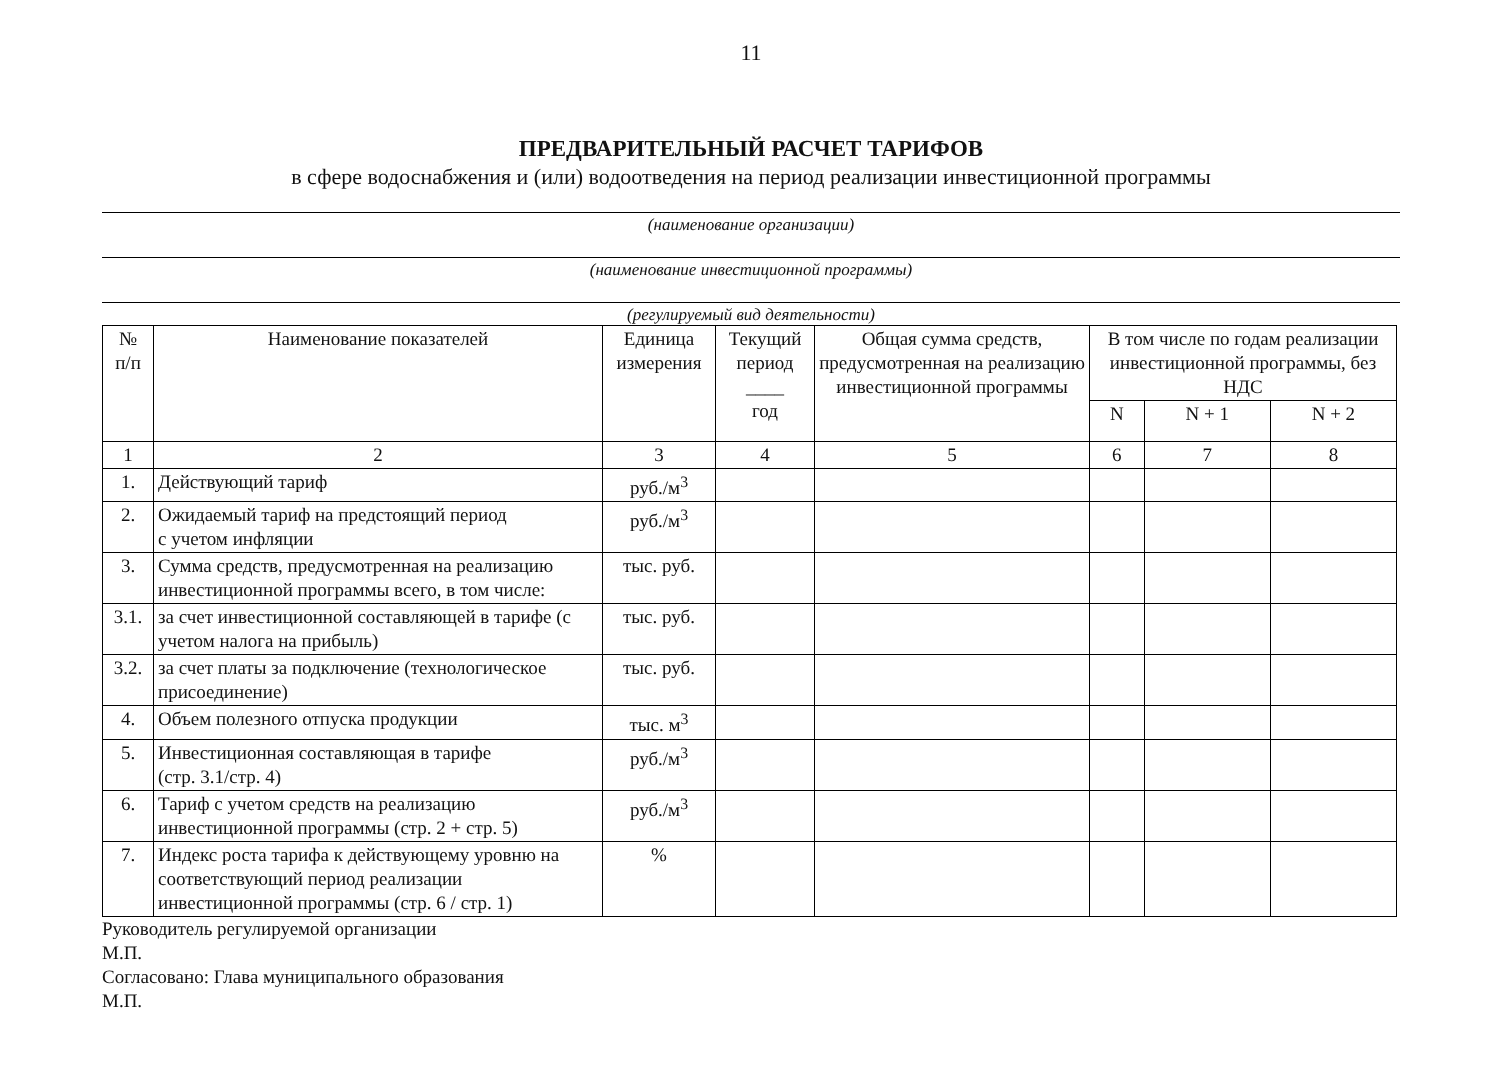11
ПРЕДВАРИТЕЛЬНЫЙ РАСЧЕТ ТАРИФОВ
в сфере водоснабжения и (или) водоотведения на период реализации инвестиционной программы
(наименование организации)
(наименование инвестиционной программы)
(регулируемый вид деятельности)
| № п/п | Наименование показателей | Единица измерения | Текущий период ____ год | Общая сумма средств, предусмотренная на реализацию инвестиционной программы | В том числе по годам реализации инвестиционной программы, без НДС | | |
| --- | --- | --- | --- | --- | --- | --- | --- |
| | | | | | N | N + 1 | N + 2 |
| 1 | 2 | 3 | 4 | 5 | 6 | 7 | 8 |
| 1. | Действующий тариф | руб./м<sup>3</sup> | | | | | |
| 2. | Ожидаемый тариф на предстоящий период с учетом инфляции | руб./м<sup>3</sup> | | | | | |
| 3. | Сумма средств, предусмотренная на реализацию инвестиционной программы всего, в том числе: | тыс. руб. | | | | | |
| 3.1. | за счет инвестиционной составляющей в тарифе (с учетом налога на прибыль) | тыс. руб. | | | | | |
| 3.2. | за счет платы за подключение (технологическое присоединение) | тыс. руб. | | | | | |
| 4. | Объем полезного отпуска продукции | тыс. м<sup>3</sup> | | | | | |
| 5. | Инвестиционная составляющая в тарифе (стр. 3.1/стр. 4) | руб./м<sup>3</sup> | | | | | |
| 6. | Тариф с учетом средств на реализацию инвестиционной программы (стр. 2 + стр. 5) | руб./м<sup>3</sup> | | | | | |
| 7. | Индекс роста тарифа к действующему уровню на соответствующий период реализации инвестиционной программы (стр. 6 / стр. 1) | % | | | | | |
Руководитель регулируемой организации
М.П.
Согласовано: Глава муниципального образования
М.П.